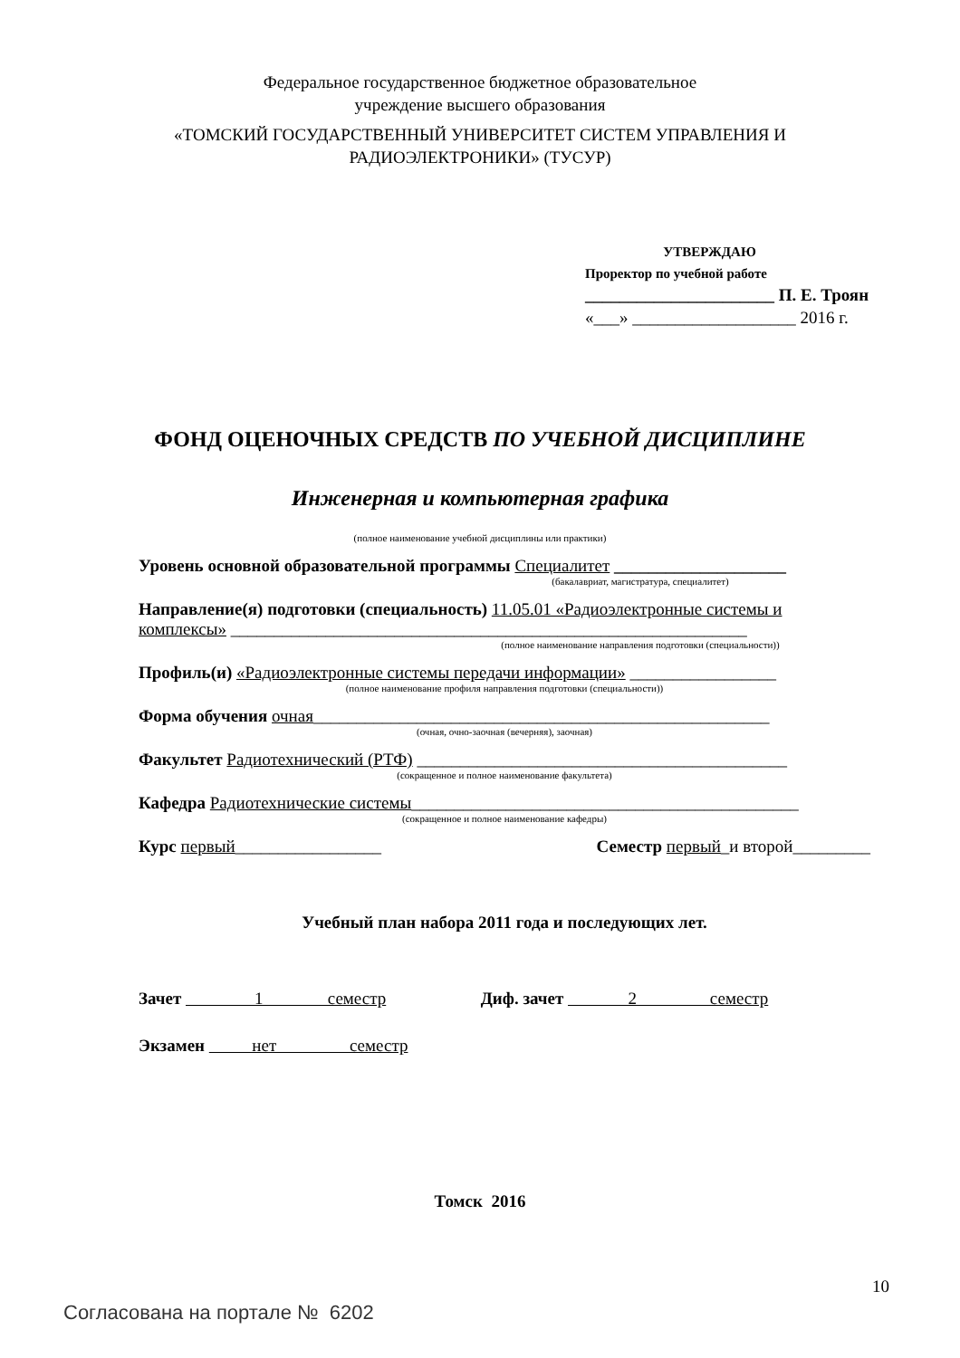Федеральное государственное бюджетное образовательное
учреждение высшего образования
«ТОМСКИЙ ГОСУДАРСТВЕННЫЙ УНИВЕРСИТЕТ СИСТЕМ УПРАВЛЕНИЯ И
РАДИОЭЛЕКТРОНИКИ» (ТУСУР)
УТВЕРЖДАЮ
Проректор по учебной работе
______________________ П. Е. Троян
«___» ___________________ 2016 г.
ФОНД ОЦЕНОЧНЫХ СРЕДСТВ ПО УЧЕБНОЙ ДИСЦИПЛИНЕ
Инженерная и компьютерная графика
(полное наименование учебной дисциплины или практики)
Уровень основной образовательной программы Специалитет ____________________
(бакалавриат, магистратура, специалитет)
Направление(я) подготовки (специальность) 11.05.01 «Радиоэлектронные системы и комплексы» ____________________________________________________________
(полное наименование направления подготовки (специальности))
Профиль(и) «Радиоэлектронные системы передачи информации» _________________
(полное наименование профиля направления подготовки (специальности))
Форма обучения очная_____________________________________________________
(очная, очно-заочная (вечерняя), заочная)
Факультет Радиотехнический (РТФ) ___________________________________________
(сокращенное и полное наименование факультета)
Кафедра Радиотехнические системы_____________________________________________
(сокращенное и полное наименование кафедры)
Курс первый_________________ Семестр первый_и второй_________
Учебный план набора 2011 года и последующих лет.
Зачет 1 семестр Диф. зачет 2 семестр
Экзамен нет семестр
Томск 2016
10
Согласована на портале № 6202